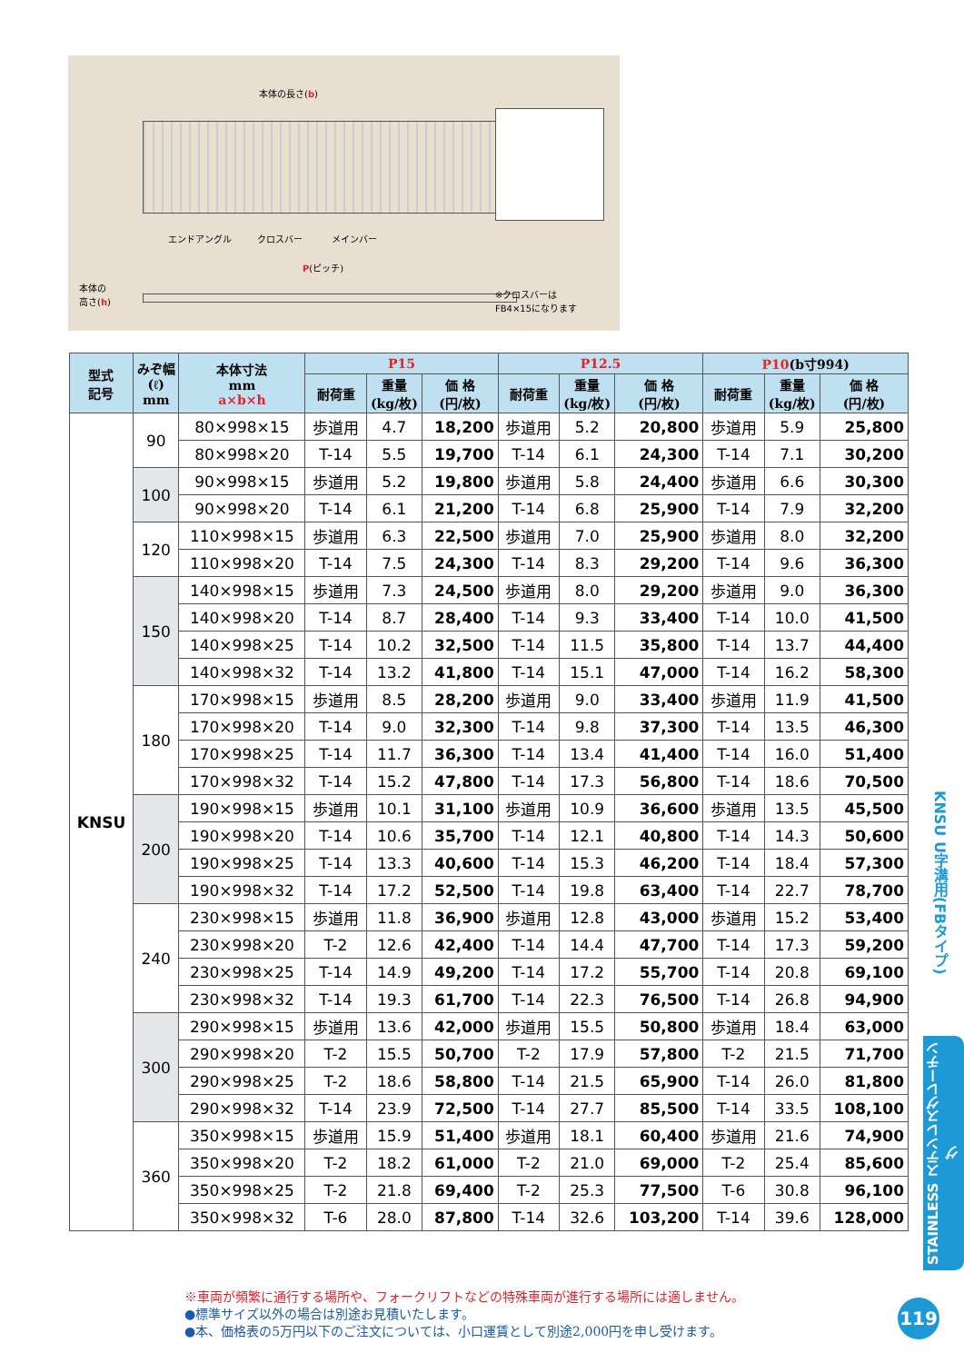本体の長さ(b)
エンドアングル クロスバー メインバー
P(ピッチ)
本体の
高さ(h) ※クロスバーは
FB4×15になります
| 型式 記号 | みぞ幅 (ℓ) mm | 本体寸法 mm a×b×h | P15 | | | P12.5 | | | P10 (b寸994) | | |
| --- | --- | --- | --- | --- | --- | --- | --- | --- | --- | --- | --- |
| | | | 耐荷重 | 重量 (kg/枚) | 価 格 (円/枚) | 耐荷重 | 重量 (kg/枚) | 価 格 (円/枚) | 耐荷重 | 重量 (kg/枚) | 価 格 (円/枚) |
| KNSU | 90 | 80×998×15 | 歩道用 | 4.7 | 18,200 | 歩道用 | 5.2 | 20,800 | 歩道用 | 5.9 | 25,800 |
| | | 80×998×20 | T-14 | 5.5 | 19,700 | T-14 | 6.1 | 24,300 | T-14 | 7.1 | 30,200 |
| | 100 | 90×998×15 | 歩道用 | 5.2 | 19,800 | 歩道用 | 5.8 | 24,400 | 歩道用 | 6.6 | 30,300 |
| | | 90×998×20 | T-14 | 6.1 | 21,200 | T-14 | 6.8 | 25,900 | T-14 | 7.9 | 32,200 |
| | 120 | 110×998×15 | 歩道用 | 6.3 | 22,500 | 歩道用 | 7.0 | 25,900 | 歩道用 | 8.0 | 32,200 |
| | | 110×998×20 | T-14 | 7.5 | 24,300 | T-14 | 8.3 | 29,200 | T-14 | 9.6 | 36,300 |
| | 150 | 140×998×15 | 歩道用 | 7.3 | 24,500 | 歩道用 | 8.0 | 29,200 | 歩道用 | 9.0 | 36,300 |
| | | 140×998×20 | T-14 | 8.7 | 28,400 | T-14 | 9.3 | 33,400 | T-14 | 10.0 | 41,500 |
| | | 140×998×25 | T-14 | 10.2 | 32,500 | T-14 | 11.5 | 35,800 | T-14 | 13.7 | 44,400 |
| | | 140×998×32 | T-14 | 13.2 | 41,800 | T-14 | 15.1 | 47,000 | T-14 | 16.2 | 58,300 |
| | 180 | 170×998×15 | 歩道用 | 8.5 | 28,200 | 歩道用 | 9.0 | 33,400 | 歩道用 | 11.9 | 41,500 |
| | | 170×998×20 | T-14 | 9.0 | 32,300 | T-14 | 9.8 | 37,300 | T-14 | 13.5 | 46,300 |
| | | 170×998×25 | T-14 | 11.7 | 36,300 | T-14 | 13.4 | 41,400 | T-14 | 16.0 | 51,400 |
| | | 170×998×32 | T-14 | 15.2 | 47,800 | T-14 | 17.3 | 56,800 | T-14 | 18.6 | 70,500 |
| | 200 | 190×998×15 | 歩道用 | 10.1 | 31,100 | 歩道用 | 10.9 | 36,600 | 歩道用 | 13.5 | 45,500 |
| | | 190×998×20 | T-14 | 10.6 | 35,700 | T-14 | 12.1 | 40,800 | T-14 | 14.3 | 50,600 |
| | | 190×998×25 | T-14 | 13.3 | 40,600 | T-14 | 15.3 | 46,200 | T-14 | 18.4 | 57,300 |
| | | 190×998×32 | T-14 | 17.2 | 52,500 | T-14 | 19.8 | 63,400 | T-14 | 22.7 | 78,700 |
| | 240 | 230×998×15 | 歩道用 | 11.8 | 36,900 | 歩道用 | 12.8 | 43,000 | 歩道用 | 15.2 | 53,400 |
| | | 230×998×20 | T-2 | 12.6 | 42,400 | T-14 | 14.4 | 47,700 | T-14 | 17.3 | 59,200 |
| | | 230×998×25 | T-14 | 14.9 | 49,200 | T-14 | 17.2 | 55,700 | T-14 | 20.8 | 69,100 |
| | | 230×998×32 | T-14 | 19.3 | 61,700 | T-14 | 22.3 | 76,500 | T-14 | 26.8 | 94,900 |
| | 300 | 290×998×15 | 歩道用 | 13.6 | 42,000 | 歩道用 | 15.5 | 50,800 | 歩道用 | 18.4 | 63,000 |
| | | 290×998×20 | T-2 | 15.5 | 50,700 | T-2 | 17.9 | 57,800 | T-2 | 21.5 | 71,700 |
| | | 290×998×25 | T-2 | 18.6 | 58,800 | T-14 | 21.5 | 65,900 | T-14 | 26.0 | 81,800 |
| | | 290×998×32 | T-14 | 23.9 | 72,500 | T-14 | 27.7 | 85,500 | T-14 | 33.5 | 108,100 |
| | 360 | 350×998×15 | 歩道用 | 15.9 | 51,400 | 歩道用 | 18.1 | 60,400 | 歩道用 | 21.6 | 74,900 |
| | | 350×998×20 | T-2 | 18.2 | 61,000 | T-2 | 21.0 | 69,000 | T-2 | 25.4 | 85,600 |
| | | 350×998×25 | T-2 | 21.8 | 69,400 | T-2 | 25.3 | 77,500 | T-6 | 30.8 | 96,100 |
| | | 350×998×32 | T-6 | 28.0 | 87,800 | T-14 | 32.6 | 103,200 | T-14 | 39.6 | 128,000 |
KNSU U字溝用(FBタイプ)
STAINLESS ステンレスグレーチング
※車両が頻繁に通行する場所や、フォークリフトなどの特殊車両が進行する場所には適しません。
●標準サイズ以外の場合は別途お見積いたします。
●本、価格表の5万円以下のご注文については、小口運賃として別途2,000円を申し受けます。
119